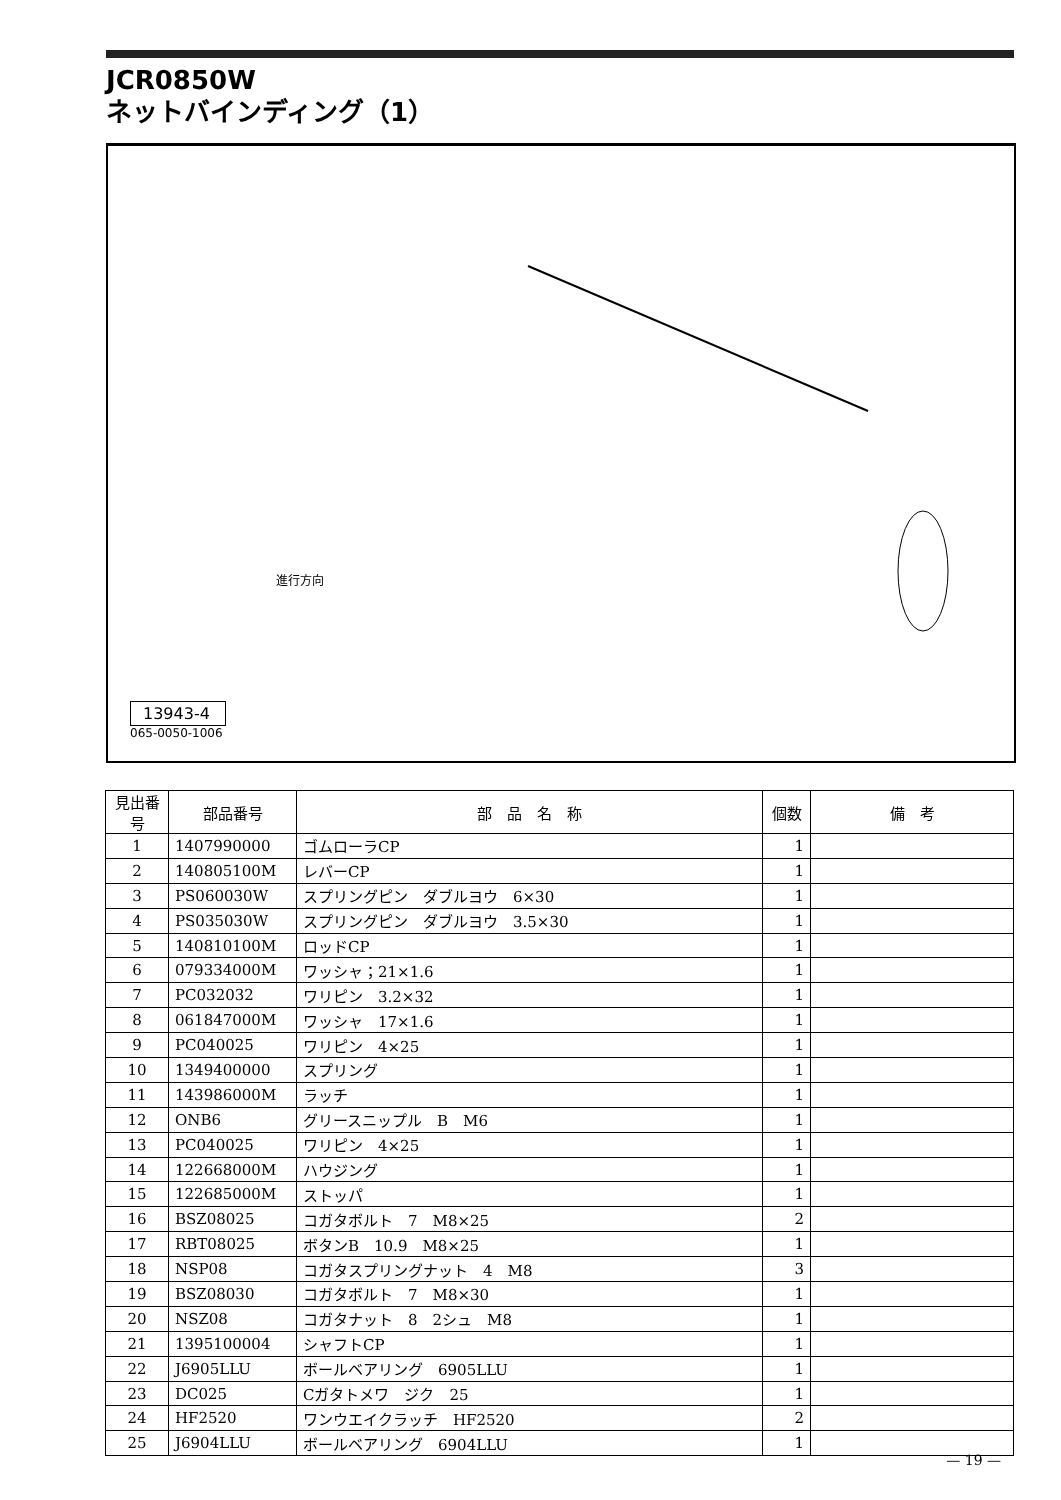JCR0850W
ネットバインディング（1）
進行方向
13943-4
065-0050-1006
| 見出番号 | 部品番号 | 部 品 名 称 | 個数 | 備 考 |
| --- | --- | --- | --- | --- |
| 1 | 1407990000 | ゴムローラCP | 1 | |
| 2 | 140805100M | レバーCP | 1 | |
| 3 | PS060030W | スプリングピン ダブルヨウ 6×30 | 1 | |
| 4 | PS035030W | スプリングピン ダブルヨウ 3.5×30 | 1 | |
| 5 | 140810100M | ロッドCP | 1 | |
| 6 | 079334000M | ワッシャ；21×1.6 | 1 | |
| 7 | PC032032 | ワリピン 3.2×32 | 1 | |
| 8 | 061847000M | ワッシャ 17×1.6 | 1 | |
| 9 | PC040025 | ワリピン 4×25 | 1 | |
| 10 | 1349400000 | スプリング | 1 | |
| 11 | 143986000M | ラッチ | 1 | |
| 12 | ONB6 | グリースニップル B M6 | 1 | |
| 13 | PC040025 | ワリピン 4×25 | 1 | |
| 14 | 122668000M | ハウジング | 1 | |
| 15 | 122685000M | ストッパ | 1 | |
| 16 | BSZ08025 | コガタボルト 7 M8×25 | 2 | |
| 17 | RBT08025 | ボタンB 10.9 M8×25 | 1 | |
| 18 | NSP08 | コガタスプリングナット 4 M8 | 3 | |
| 19 | BSZ08030 | コガタボルト 7 M8×30 | 1 | |
| 20 | NSZ08 | コガタナット 8 2シュ M8 | 1 | |
| 21 | 1395100004 | シャフトCP | 1 | |
| 22 | J6905LLU | ボールベアリング 6905LLU | 1 | |
| 23 | DC025 | Cガタトメワ ジク 25 | 1 | |
| 24 | HF2520 | ワンウエイクラッチ HF2520 | 2 | |
| 25 | J6904LLU | ボールベアリング 6904LLU | 1 | |
— 19 —